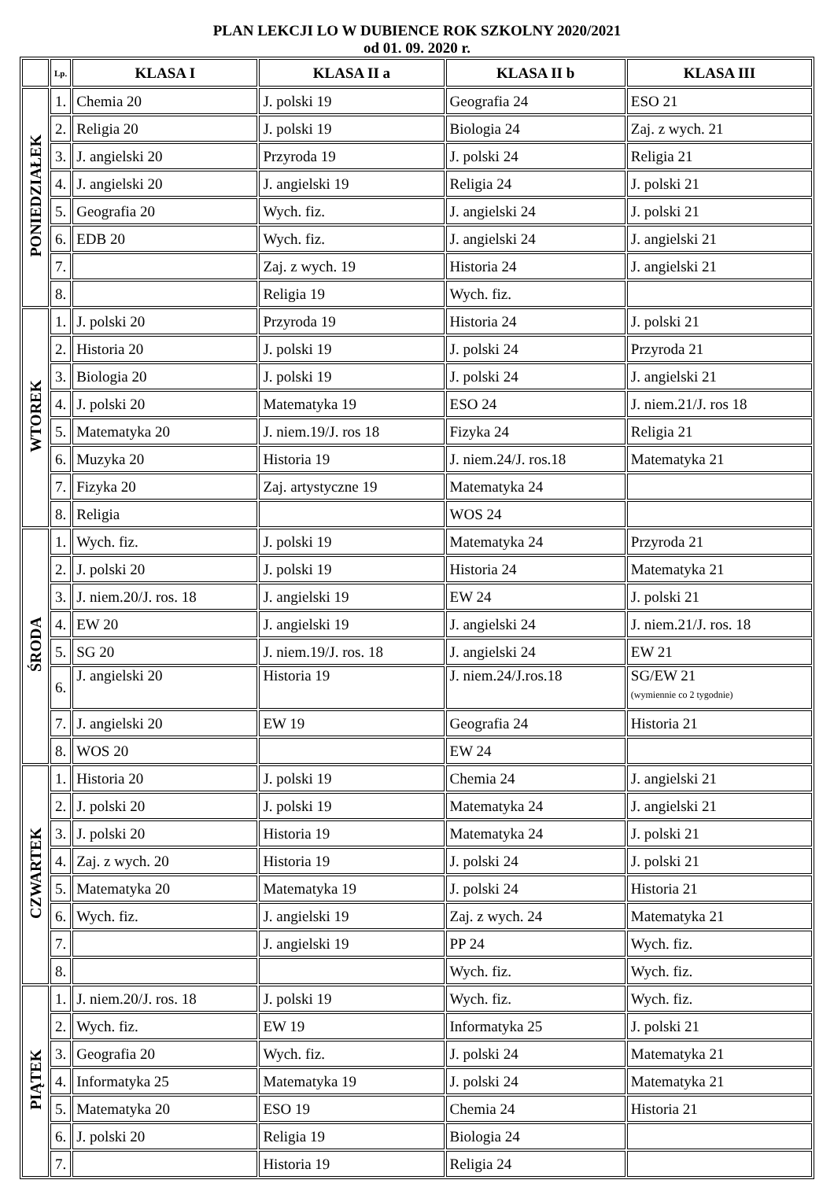PLAN LEKCJI LO W DUBIENCE ROK SZKOLNY 2020/2021
od 01. 09. 2020 r.
| | Lp. | KLASA I | KLASA II a | KLASA II b | KLASA III |
| --- | --- | --- | --- | --- | --- |
| PONIEDZIAŁEK | 1. | Chemia 20 | J. polski 19 | Geografia 24 | ESO 21 |
| | 2. | Religia 20 | J. polski 19 | Biologia 24 | Zaj. z wych. 21 |
| | 3. | J. angielski 20 | Przyroda 19 | J. polski 24 | Religia 21 |
| | 4. | J. angielski 20 | J. angielski 19 | Religia 24 | J. polski 21 |
| | 5. | Geografia 20 | Wych. fiz. | J. angielski 24 | J. polski 21 |
| | 6. | EDB 20 | Wych. fiz. | J. angielski 24 | J. angielski 21 |
| | 7. | | Zaj. z wych. 19 | Historia 24 | J. angielski 21 |
| | 8. | | Religia 19 | Wych. fiz. | |
| WTOREK | 1. | J. polski 20 | Przyroda 19 | Historia 24 | J. polski 21 |
| | 2. | Historia 20 | J. polski 19 | J. polski 24 | Przyroda 21 |
| | 3. | Biologia 20 | J. polski 19 | J. polski 24 | J. angielski 21 |
| | 4. | J. polski 20 | Matematyka 19 | ESO 24 | J. niem.21/J. ros 18 |
| | 5. | Matematyka 20 | J. niem.19/J. ros 18 | Fizyka 24 | Religia 21 |
| | 6. | Muzyka 20 | Historia 19 | J. niem.24/J. ros.18 | Matematyka 21 |
| | 7. | Fizyka 20 | Zaj. artystyczne 19 | Matematyka 24 | |
| | 8. | Religia | | WOS 24 | |
| ŚRODA | 1. | Wych. fiz. | J. polski 19 | Matematyka 24 | Przyroda 21 |
| | 2. | J. polski 20 | J. polski 19 | Historia 24 | Matematyka 21 |
| | 3. | J. niem.20/J. ros. 18 | J. angielski 19 | EW 24 | J. polski 21 |
| | 4. | EW 20 | J. angielski 19 | J. angielski 24 | J. niem.21/J. ros. 18 |
| | 5. | SG 20 | J. niem.19/J. ros. 18 | J. angielski 24 | EW 21 |
| | 6. | J. angielski 20 | Historia 19 | J. niem.24/J.ros.18 | SG/EW 21 (wymiennie co 2 tygodnie) |
| | 7. | J. angielski 20 | EW 19 | Geografia 24 | Historia 21 |
| | 8. | WOS 20 | | EW 24 | |
| CZWARTEK | 1. | Historia 20 | J. polski 19 | Chemia 24 | J. angielski 21 |
| | 2. | J. polski 20 | J. polski 19 | Matematyka 24 | J. angielski 21 |
| | 3. | J. polski 20 | Historia 19 | Matematyka 24 | J. polski 21 |
| | 4. | Zaj. z wych. 20 | Historia 19 | J. polski 24 | J. polski 21 |
| | 5. | Matematyka 20 | Matematyka 19 | J. polski 24 | Historia 21 |
| | 6. | Wych. fiz. | J. angielski 19 | Zaj. z wych. 24 | Matematyka 21 |
| | 7. | | J. angielski 19 | PP 24 | Wych. fiz. |
| | 8. | | | Wych. fiz. | Wych. fiz. |
| PIĄTEK | 1. | J. niem.20/J. ros. 18 | J. polski 19 | Wych. fiz. | Wych. fiz. |
| | 2. | Wych. fiz. | EW 19 | Informatyka 25 | J. polski 21 |
| | 3. | Geografia 20 | Wych. fiz. | J. polski 24 | Matematyka 21 |
| | 4. | Informatyka 25 | Matematyka 19 | J. polski 24 | Matematyka 21 |
| | 5. | Matematyka 20 | ESO 19 | Chemia 24 | Historia 21 |
| | 6. | J. polski 20 | Religia 19 | Biologia 24 | |
| | 7. | | Historia 19 | Religia 24 | |